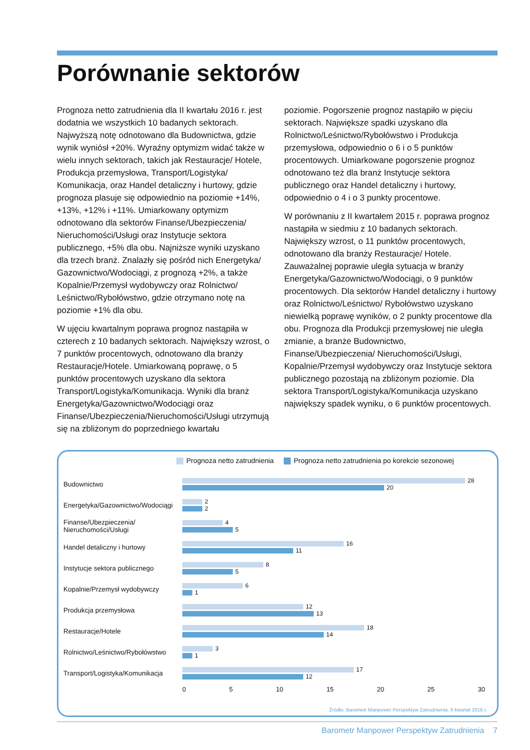Porównanie sektorów
Prognoza netto zatrudnienia dla II kwartału 2016 r. jest dodatnia we wszystkich 10 badanych sektorach. Najwyższą notę odnotowano dla Budownictwa, gdzie wynik wyniósł +20%. Wyraźny optymizm widać także w wielu innych sektorach, takich jak Restauracje/ Hotele, Produkcja przemysłowa, Transport/Logistyka/ Komunikacja, oraz Handel detaliczny i hurtowy, gdzie prognoza plasuje się odpowiednio na poziomie +14%, +13%, +12% i +11%. Umiarkowany optymizm odnotowano dla sektorów Finanse/Ubezpieczenia/ Nieruchomości/Usługi oraz Instytucje sektora publicznego, +5% dla obu. Najniższe wyniki uzyskano dla trzech branż. Znalazły się pośród nich Energetyka/ Gazownictwo/Wodociągi, z prognozą +2%, a także Kopalnie/Przemysł wydobywczy oraz Rolnictwo/ Leśnictwo/Rybołówstwo, gdzie otrzymano notę na poziomie +1% dla obu.
W ujęciu kwartalnym poprawa prognoz nastąpiła w czterech z 10 badanych sektorach. Największy wzrost, o 7 punktów procentowych, odnotowano dla branży Restauracje/Hotele. Umiarkowaną poprawę, o 5 punktów procentowych uzyskano dla sektora Transport/Logistyka/Komunikacja. Wyniki dla branż Energetyka/Gazownictwo/Wodociągi oraz Finanse/Ubezpieczenia/Nieruchomości/Usługi utrzymują się na zbliżonym do poprzedniego kwartału
poziomie. Pogorszenie prognoz nastąpiło w pięciu sektorach. Największe spadki uzyskano dla Rolnictwo/Leśnictwo/Rybołówstwo i Produkcja przemysłowa, odpowiednio o 6 i o 5 punktów procentowych. Umiarkowane pogorszenie prognoz odnotowano też dla branż Instytucje sektora publicznego oraz Handel detaliczny i hurtowy, odpowiednio o 4 i o 3 punkty procentowe.
W porównaniu z II kwartałem 2015 r. poprawa prognoz nastąpiła w siedmiu z 10 badanych sektorach. Największy wzrost, o 11 punktów procentowych, odnotowano dla branży Restauracje/ Hotele. Zauważalnej poprawie uległa sytuacja w branży Energetyka/Gazownictwo/Wodociągi, o 9 punktów procentowych. Dla sektorów Handel detaliczny i hurtowy oraz Rolnictwo/Leśnictwo/ Rybołówstwo uzyskano niewielką poprawę wyników, o 2 punkty procentowe dla obu. Prognoza dla Produkcji przemysłowej nie uległa zmianie, a branże Budownictwo, Finanse/Ubezpieczenia/ Nieruchomości/Usługi, Kopalnie/Przemysł wydobywczy oraz Instytucje sektora publicznego pozostają na zbliżonym poziomie. Dla sektora Transport/Logistyka/Komunikacja uzyskano największy spadek wyniku, o 6 punktów procentowych.
Prognoza netto zatrudnienia Prognoza netto zatrudnienia po korekcie sezonowej
Budownictwo
28
20
Energetyka/Gazownictwo/Wodociągi
2
2
Finanse/Ubezpieczenia/
Nieruchomości/Usługi
4
5
Handel detaliczny i hurtowy
16
11
Instytucje sektora publicznego
8
5
Kopalnie/Przemysł wydobywczy
6
1
Produkcja przemysłowa
12
13
Restauracje/Hotele
18
14
Rolnictwo/Leśnictwo/Rybołówstwo
3
1
Transport/Logistyka/Komunikacja
17
12
0 5 10 15 20 25 30
Źródło: Barometr Manpower Perspektyw Zatrudnienia, II kwartał 2016 r.
Barometr Manpower Perspektyw Zatrudnienia 7